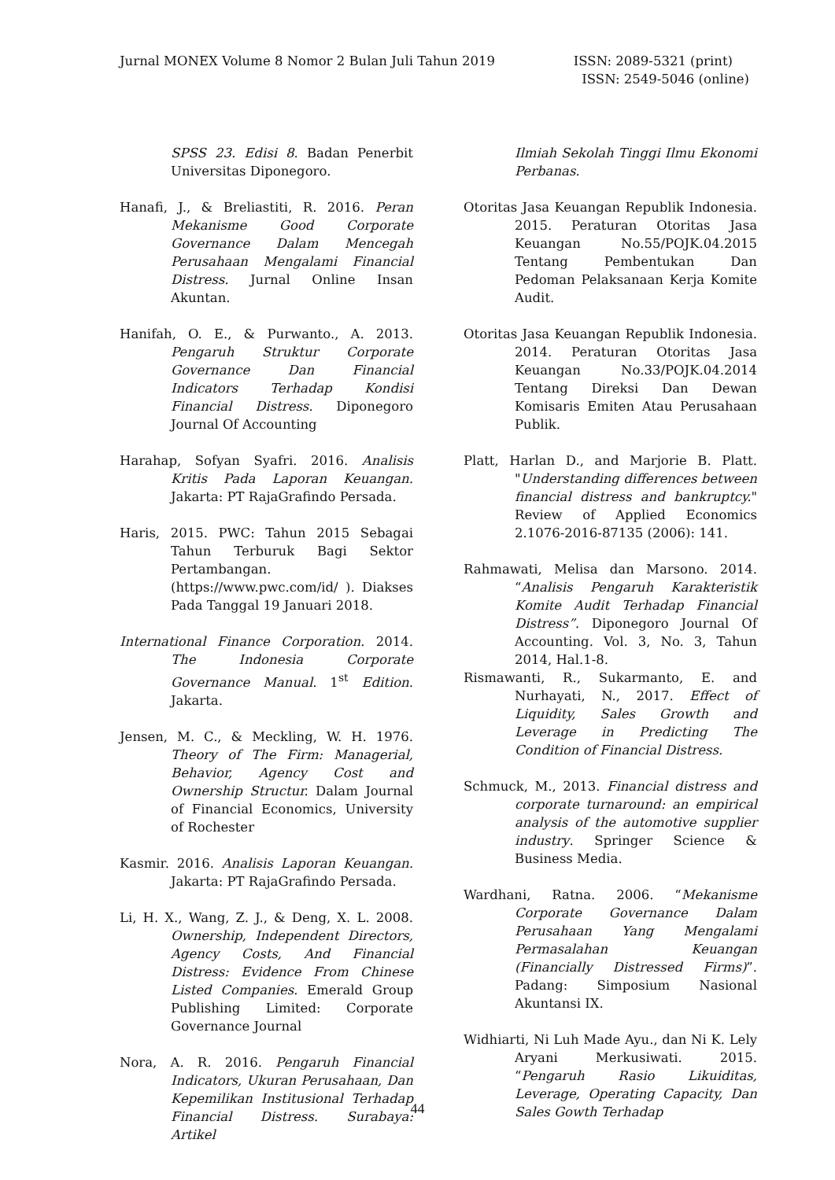Jurnal MONEX Volume 8 Nomor 2 Bulan Juli Tahun 2019
ISSN: 2089-5321 (print)
ISSN: 2549-5046 (online)
SPSS 23. Edisi 8. Badan Penerbit Universitas Diponegoro.
Hanafi, J., & Breliastiti, R. 2016. Peran Mekanisme Good Corporate Governance Dalam Mencegah Perusahaan Mengalami Financial Distress. Jurnal Online Insan Akuntan.
Hanifah, O. E., & Purwanto., A. 2013. Pengaruh Struktur Corporate Governance Dan Financial Indicators Terhadap Kondisi Financial Distress. Diponegoro Journal Of Accounting
Harahap, Sofyan Syafri. 2016. Analisis Kritis Pada Laporan Keuangan. Jakarta: PT RajaGrafindo Persada.
Haris, 2015. PWC: Tahun 2015 Sebagai Tahun Terburuk Bagi Sektor Pertambangan. (https://www.pwc.com/id/ ). Diakses Pada Tanggal 19 Januari 2018.
International Finance Corporation. 2014. The Indonesia Corporate Governance Manual. 1<sup>st</sup> Edition. Jakarta.
Jensen, M. C., & Meckling, W. H. 1976. Theory of The Firm: Managerial, Behavior, Agency Cost and Ownership Structur. Dalam Journal of Financial Economics, University of Rochester
Kasmir. 2016. Analisis Laporan Keuangan. Jakarta: PT RajaGrafindo Persada.
Li, H. X., Wang, Z. J., & Deng, X. L. 2008. Ownership, Independent Directors, Agency Costs, And Financial Distress: Evidence From Chinese Listed Companies. Emerald Group Publishing Limited: Corporate Governance Journal
Nora, A. R. 2016. Pengaruh Financial Indicators, Ukuran Perusahaan, Dan Kepemilikan Institusional Terhadap Financial Distress. Surabaya: Artikel
Ilmiah Sekolah Tinggi Ilmu Ekonomi Perbanas.
Otoritas Jasa Keuangan Republik Indonesia. 2015. Peraturan Otoritas Jasa Keuangan No.55/POJK.04.2015 Tentang Pembentukan Dan Pedoman Pelaksanaan Kerja Komite Audit.
Otoritas Jasa Keuangan Republik Indonesia. 2014. Peraturan Otoritas Jasa Keuangan No.33/POJK.04.2014 Tentang Direksi Dan Dewan Komisaris Emiten Atau Perusahaan Publik.
Platt, Harlan D., and Marjorie B. Platt. "Understanding differences between financial distress and bankruptcy." Review of Applied Economics 2.1076-2016-87135 (2006): 141.
Rahmawati, Melisa dan Marsono. 2014. “Analisis Pengaruh Karakteristik Komite Audit Terhadap Financial Distress”. Diponegoro Journal Of Accounting. Vol. 3, No. 3, Tahun 2014, Hal.1-8.
Rismawanti, R., Sukarmanto, E. and Nurhayati, N., 2017. Effect of Liquidity, Sales Growth and Leverage in Predicting The Condition of Financial Distress.
Schmuck, M., 2013. Financial distress and corporate turnaround: an empirical analysis of the automotive supplier industry. Springer Science & Business Media.
Wardhani, Ratna. 2006. “Mekanisme Corporate Governance Dalam Perusahaan Yang Mengalami Permasalahan Keuangan (Financially Distressed Firms)”. Padang: Simposium Nasional Akuntansi IX.
Widhiarti, Ni Luh Made Ayu., dan Ni K. Lely Aryani Merkusiwati. 2015. “Pengaruh Rasio Likuiditas, Leverage, Operating Capacity, Dan Sales Gowth Terhadap
44